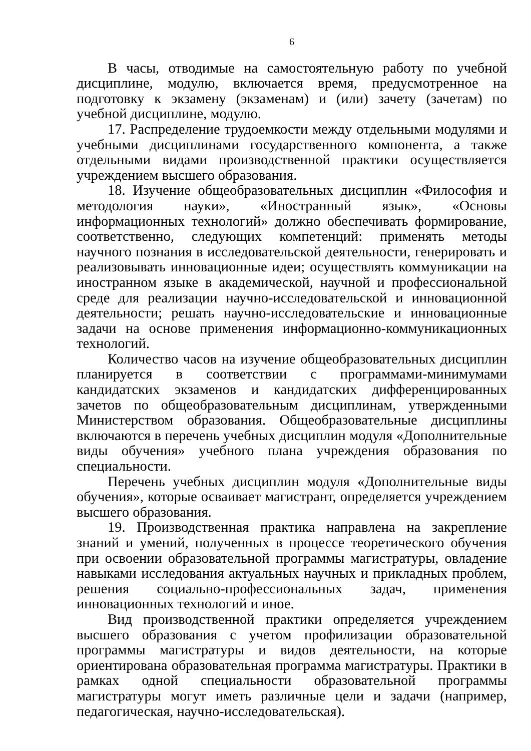6
В часы, отводимые на самостоятельную работу по учебной дисциплине, модулю, включается время, предусмотренное на подготовку к экзамену (экзаменам) и (или) зачету (зачетам) по учебной дисциплине, модулю.
17. Распределение трудоемкости между отдельными модулями и учебными дисциплинами государственного компонента, а также отдельными видами производственной практики осуществляется учреждением высшего образования.
18. Изучение общеобразовательных дисциплин «Философия и методология науки», «Иностранный язык», «Основы информационных технологий» должно обеспечивать формирование, соответственно, следующих компетенций: применять методы научного познания в исследовательской деятельности, генерировать и реализовывать инновационные идеи; осуществлять коммуникации на иностранном языке в академической, научной и профессиональной среде для реализации научно-исследовательской и инновационной деятельности; решать научно-исследовательские и инновационные задачи на основе применения информационно-коммуникационных технологий.
Количество часов на изучение общеобразовательных дисциплин планируется в соответствии с программами-минимумами кандидатских экзаменов и кандидатских дифференцированных зачетов по общеобразовательным дисциплинам, утвержденными Министерством образования. Общеобразовательные дисциплины включаются в перечень учебных дисциплин модуля «Дополнительные виды обучения» учебного плана учреждения образования по специальности.
Перечень учебных дисциплин модуля «Дополнительные виды обучения», которые осваивает магистрант, определяется учреждением высшего образования.
19. Производственная практика направлена на закрепление знаний и умений, полученных в процессе теоретического обучения при освоении образовательной программы магистратуры, овладение навыками исследования актуальных научных и прикладных проблем, решения социально-профессиональных задач, применения инновационных технологий и иное.
Вид производственной практики определяется учреждением высшего образования с учетом профилизации образовательной программы магистратуры и видов деятельности, на которые ориентирована образовательная программа магистратуры. Практики в рамках одной специальности образовательной программы магистратуры могут иметь различные цели и задачи (например, педагогическая, научно-исследовательская).